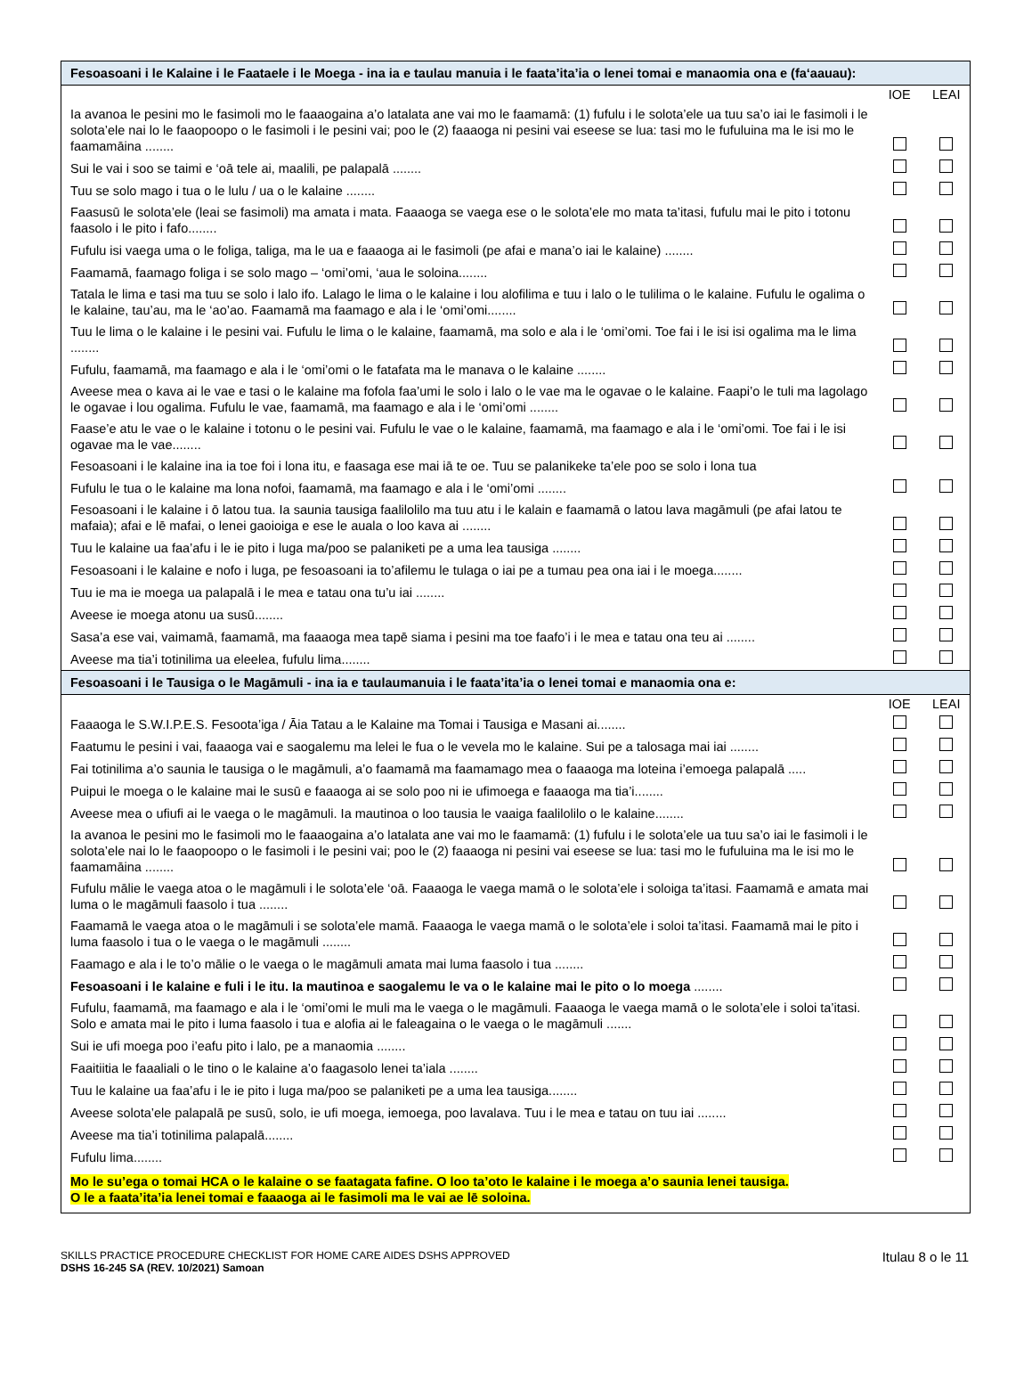Fesoasoani i le Kalaine i le Faataele i le Moega - ina ia e taulau manuia i le faata’ita’ia o lenei tomai e manaomia ona e (fa‘aauau):
| | IOE | LEAI |
| Ia avanoa le pesini mo le fasimoli mo le faaaogaina a’o latalata ane vai mo le faamamā: (1) fufulu i le solota’ele ua tuu sa’o iai le fasimoli i le solota’ele nai lo le faaopoopo o le fasimoli i le pesini vai; poo le (2) faaaoga ni pesini vai eseese se lua: tasi mo le fufuluina ma le isi mo le faamamāina ........ | | |
| Sui le vai i soo se taimi e ‘oā tele ai, maalili, pe palapalā ........ | | |
| Tuu se solo mago i tua o le lulu / ua o le kalaine ........ | | |
| Faasusū le solota’ele (leai se fasimoli) ma amata i mata. Faaaoga se vaega ese o le solota’ele mo mata ta’itasi, fufulu mai le pito i totonu faasolo i le pito i fafo........ | | |
| Fufulu isi vaega uma o le foliga, taliga, ma le ua e faaaoga ai le fasimoli (pe afai e mana’o iai le kalaine) ........ | | |
| Faamamā, faamago foliga i se solo mago – ‘omi’omi, ‘aua le soloina........ | | |
| Tatala le lima e tasi ma tuu se solo i lalo ifo. Lalago le lima o le kalaine i lou alofilima e tuu i lalo o le tulilima o le kalaine. Fufulu le ogalima o le kalaine, tau’au, ma le ‘ao’ao. Faamamā ma faamago e ala i le ‘omi’omi........ | | |
| Tuu le lima o le kalaine i le pesini vai. Fufulu le lima o le kalaine, faamamā, ma solo e ala i le ‘omi’omi. Toe fai i le isi isi ogalima ma le lima ........ | | |
| Fufulu, faamamā, ma faamago e ala i le ‘omi’omi o le fatafata ma le manava o le kalaine ........ | | |
| Aveese mea o kava ai le vae e tasi o le kalaine ma fofola faa’umi le solo i lalo o le vae ma le ogavae o le kalaine. Faapi’o le tuli ma lagolago le ogavae i lou ogalima. Fufulu le vae, faamamā, ma faamago e ala i le ‘omi’omi ........ | | |
| Faase’e atu le vae o le kalaine i totonu o le pesini vai. Fufulu le vae o le kalaine, faamamā, ma faamago e ala i le ‘omi’omi. Toe fai i le isi ogavae ma le vae........ | | |
| Fesoasoani i le kalaine ina ia toe foi i lona itu, e faasaga ese mai iā te oe. Tuu se palanikeke ta’ele poo se solo i lona tua | | |
| Fufulu le tua o le kalaine ma lona nofoi, faamamā, ma faamago e ala i le ‘omi’omi ........ | | |
| Fesoasoani i le kalaine i ō latou tua. Ia saunia tausiga faalilolilo ma tuu atu i le kalain e faamamā o latou lava magāmuli (pe afai latou te mafaia); afai e lē mafai, o lenei gaoioiga e ese le auala o loo kava ai ........ | | |
| Tuu le kalaine ua faa’afu i le ie pito i luga ma/poo se palaniketi pe a uma lea tausiga ........ | | |
| Fesoasoani i le kalaine e nofo i luga, pe fesoasoani ia to’afilemu le tulaga o iai pe a tumau pea ona iai i le moega........ | | |
| Tuu ie ma ie moega ua palapalā i le mea e tatau ona tu’u iai ........ | | |
| Aveese ie moega atonu ua susū........ | | |
| Sasa’a ese vai, vaimamā, faamamā, ma faaaoga mea tapē siama i pesini ma toe faafo’i i le mea e tatau ona teu ai ........ | | |
| Aveese ma tia’i totinilima ua eleelea, fufulu lima........ | | |
Fesoasoani i le Tausiga o le Magāmuli - ina ia e taulaumanuia i le faata’ita’ia o lenei tomai e manaomia ona e:
| | IOE | LEAI |
| Faaaoga le S.W.I.P.E.S. Fesoota’iga / Āia Tatau a le Kalaine ma Tomai i Tausiga e Masani ai........ | | |
| Faatumu le pesini i vai, faaaoga vai e saogalemu ma lelei le fua o le vevela mo le kalaine. Sui pe a talosaga mai iai ........ | | |
| Fai totinilima a’o saunia le tausiga o le magāmuli, a’o faamamā ma faamamago mea o faaaoga ma loteina i’emoega palapalā ..... | | |
| Puipui le moega o le kalaine mai le susū e faaaoga ai se solo poo ni ie ufimoega e faaaoga ma tia’i........ | | |
| Aveese mea o ufiufi ai le vaega o le magāmuli. Ia mautinoa o loo tausia le vaaiga faalilolilo o le kalaine........ | | |
| Ia avanoa le pesini mo le fasimoli mo le faaaogaina a’o latalata ane vai mo le faamamā: (1) fufulu i le solota’ele ua tuu sa’o iai le fasimoli i le solota’ele nai lo le faaopoopo o le fasimoli i le pesini vai; poo le (2) faaaoga ni pesini vai eseese se lua: tasi mo le fufuluina ma le isi mo le faamamāina ........ | | |
| Fufulu mālie le vaega atoa o le magāmuli i le solota’ele ‘oā. Faaaoga le vaega mamā o le solota’ele i soloiga ta’itasi. Faamamā e amata mai luma o le magāmuli faasolo i tua ........ | | |
| Faamamā le vaega atoa o le magāmuli i se solota’ele mamā. Faaaoga le vaega mamā o le solota’ele i soloi ta’itasi. Faamamā mai le pito i luma faasolo i tua o le vaega o le magāmuli ........ | | |
| Faamago e ala i le to’o mālie o le vaega o le magāmuli amata mai luma faasolo i tua ........ | | |
| Fesoasoani i le kalaine e fuli i le itu. Ia mautinoa e saogalemu le va o le kalaine mai le pito o lo moega ........ | | |
| Fufulu, faamamā, ma faamago e ala i le ‘omi’omi le muli ma le vaega o le magāmuli. Faaaoga le vaega mamā o le solota’ele i soloi ta’itasi. Solo e amata mai le pito i luma faasolo i tua e alofia ai le faleagaina o le vaega o le magāmuli ....... | | |
| Sui ie ufi moega poo i’eafu pito i lalo, pe a manaomia ........ | | |
| Faaitiitia le faaaliali o le tino o le kalaine a’o faagasolo lenei ta’iala ........ | | |
| Tuu le kalaine ua faa’afu i le ie pito i luga ma/poo se palaniketi pe a uma lea tausiga........ | | |
| Aveese solota’ele palapalā pe susū, solo, ie ufi moega, iemoega, poo lavalava. Tuu i le mea e tatau on tuu iai ........ | | |
| Aveese ma tia’i totinilima palapalā........ | | |
| Fufulu lima........ | | |
| Mo le su’ega o tomai HCA o le kalaine o se faatagata fafine. O loo ta’oto le kalaine i le moega a’o saunia lenei tausiga. O le a faata’ita’ia lenei tomai e faaaoga ai le fasimoli ma le vai ae lē soloina. | | |
SKILLS PRACTICE PROCEDURE CHECKLIST FOR HOME CARE AIDES DSHS APPROVED
DSHS 16-245 SA (REV. 10/2021) Samoan
Itulau 8 o le 11